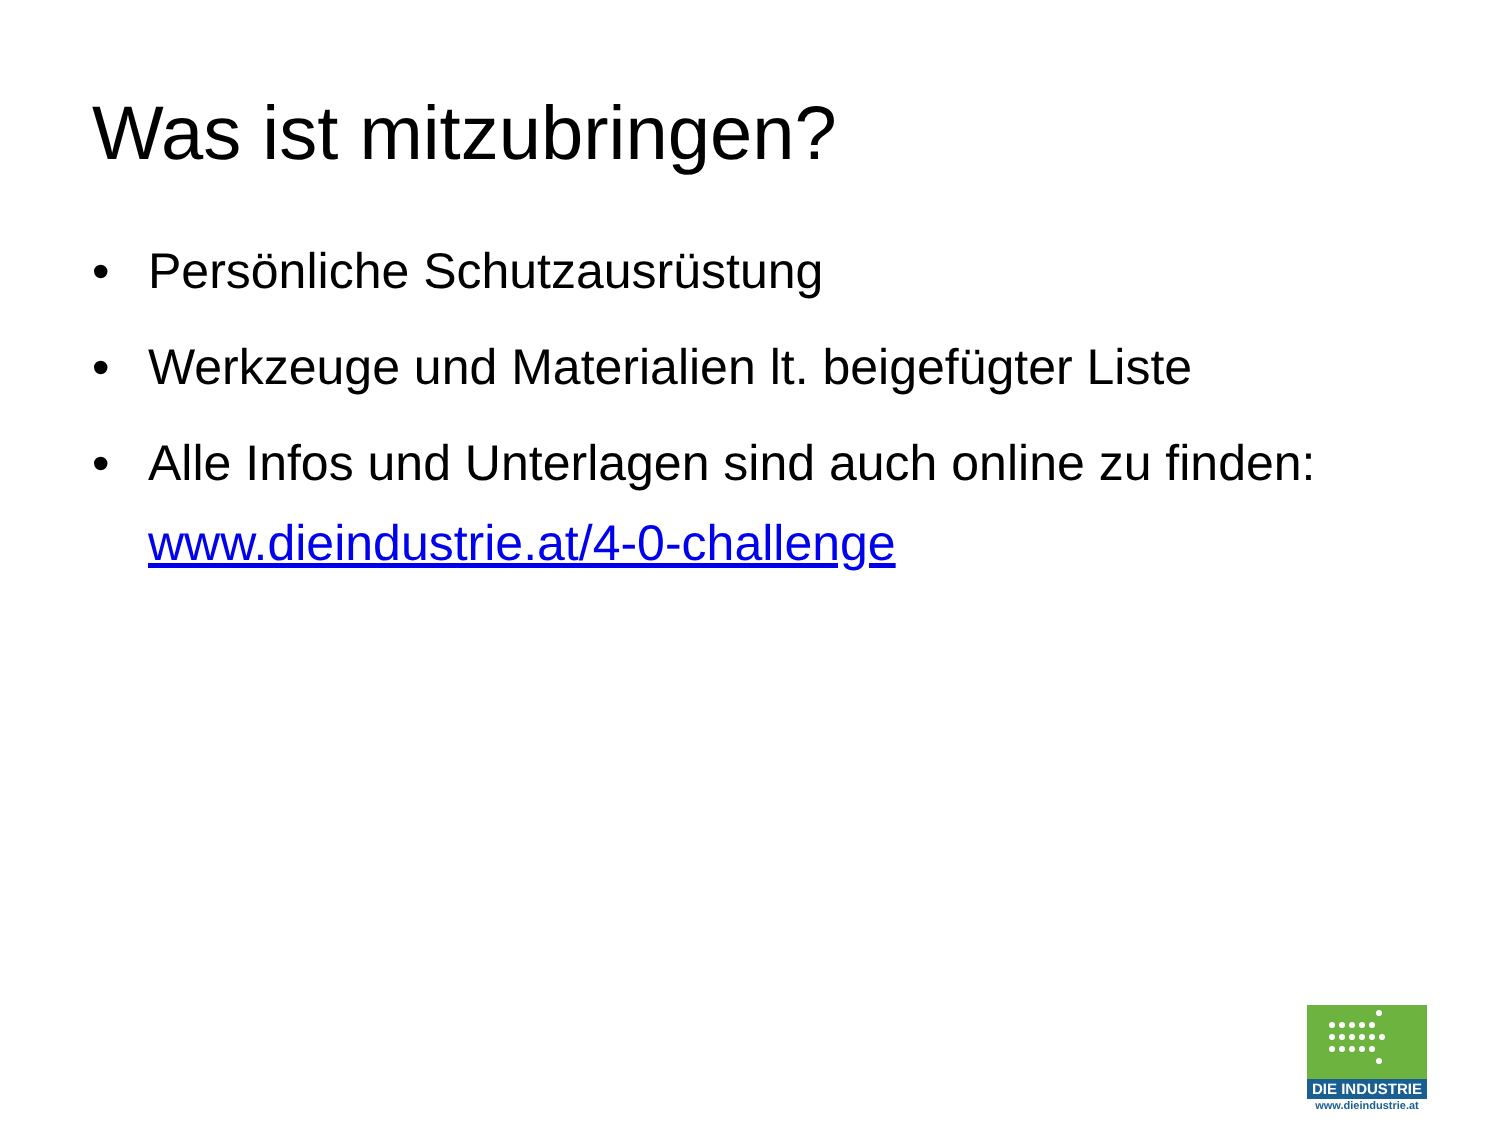Was ist mitzubringen?
• Persönliche Schutzausrüstung
• Werkzeuge und Materialien lt. beigefügter Liste
• Alle Infos und Unterlagen sind auch online zu finden: www.dieindustrie.at/4-0-challenge
DIE INDUSTRIE
www.dieindustrie.at